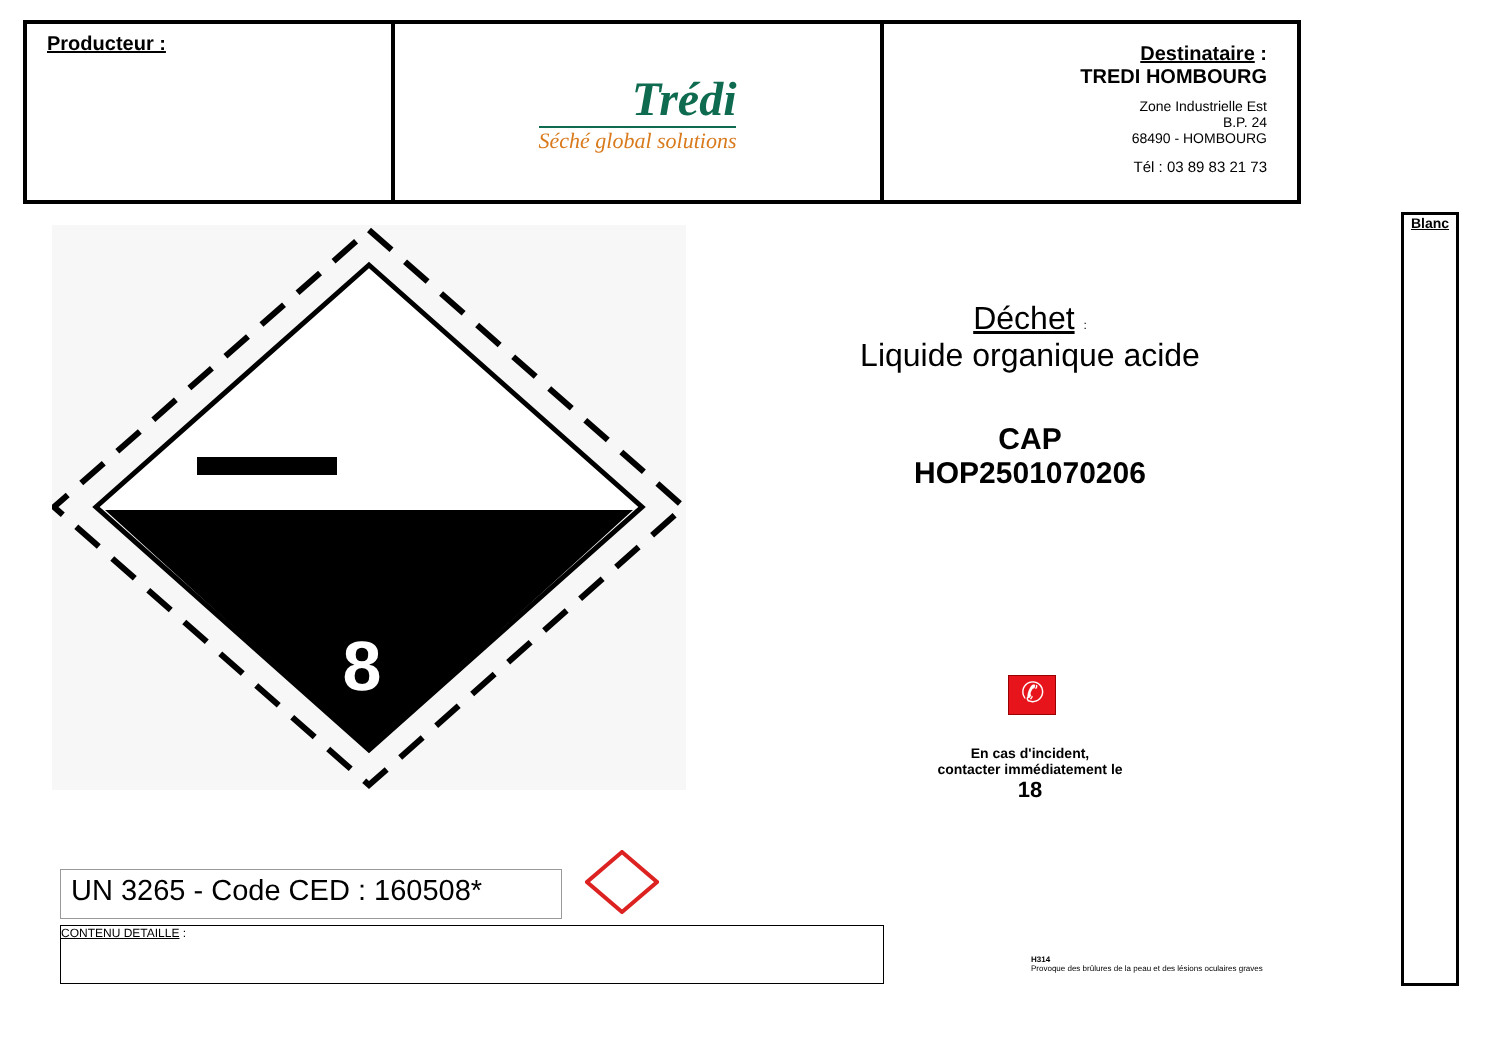Producteur :
Trédi
Séché global solutions
Destinataire :
TREDI HOMBOURG
Zone Industrielle Est
B.P. 24
68490 - HOMBOURG
Tél : 03 89 83 21 73
8
Déchet :
Liquide organique acide
CAP
HOP2501070206
✆
En cas d'incident,
contacter immédiatement le
18
UN 3265 - Code CED : 160508*
CONTENU DETAILLE :
H314
Provoque des brûlures de la peau et des lésions oculaires graves
Blanc